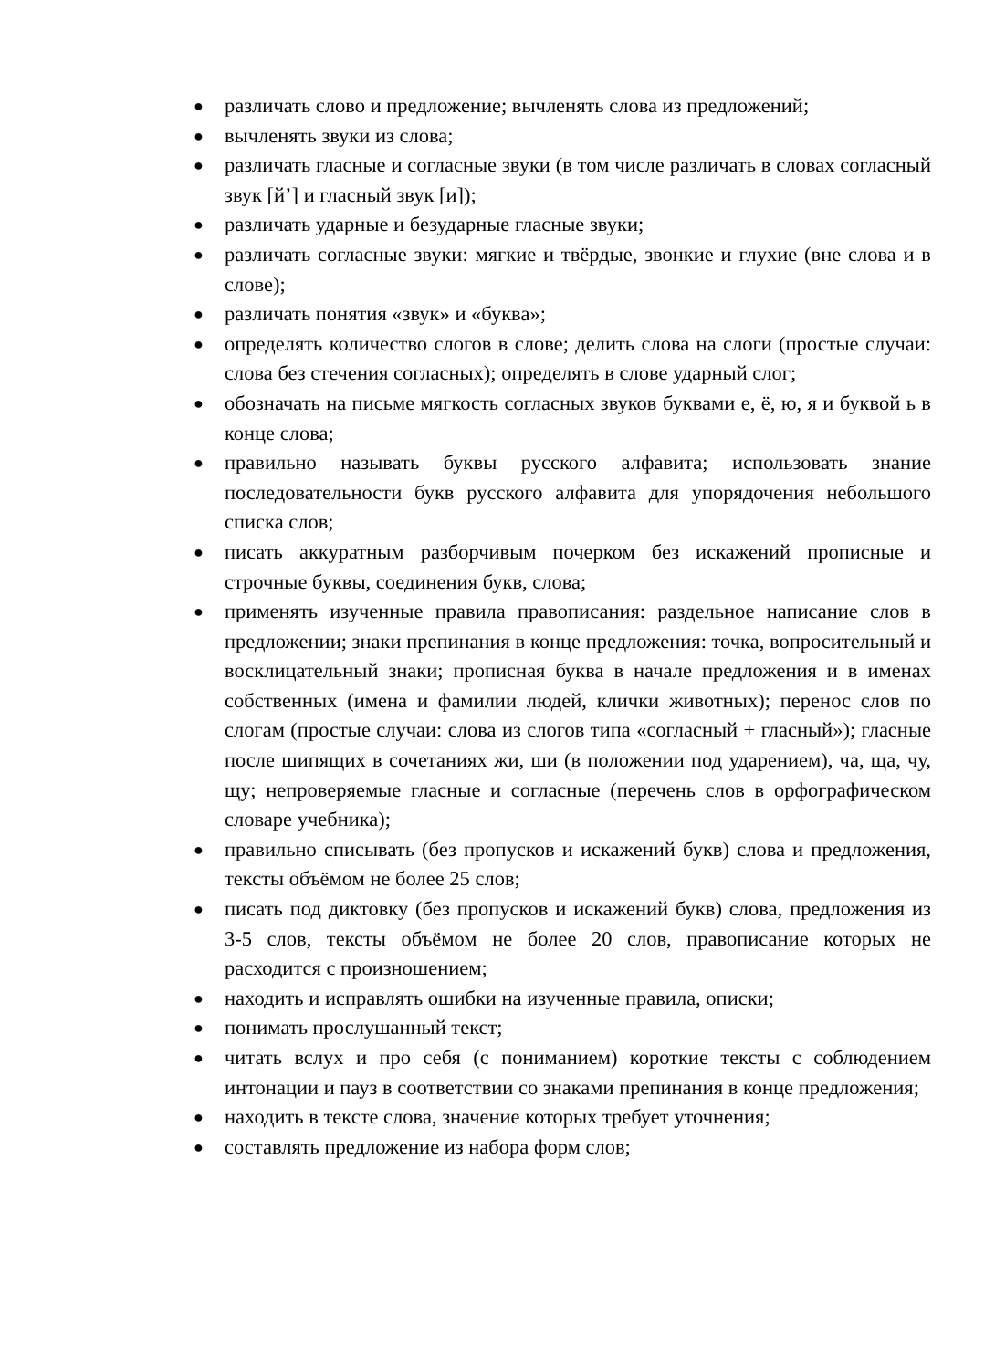● различать слово и предложение; вычленять слова из предложений;
● вычленять звуки из слова;
● различать гласные и согласные звуки (в том числе различать в словах согласный звук [й’] и гласный звук [и]);
● различать ударные и безударные гласные звуки;
● различать согласные звуки: мягкие и твёрдые, звонкие и глухие (вне слова и в слове);
● различать понятия «звук» и «буква»;
● определять количество слогов в слове; делить слова на слоги (простые случаи: слова без стечения согласных); определять в слове ударный слог;
● обозначать на письме мягкость согласных звуков буквами е, ё, ю, я и буквой ь в конце слова;
● правильно называть буквы русского алфавита; использовать знание последовательности букв русского алфавита для упорядочения небольшого списка слов;
● писать аккуратным разборчивым почерком без искажений прописные и строчные буквы, соединения букв, слова;
● применять изученные правила правописания: раздельное написание слов в предложении; знаки препинания в конце предложения: точка, вопросительный и восклицательный знаки; прописная буква в начале предложения и в именах собственных (имена и фамилии людей, клички животных); перенос слов по слогам (простые случаи: слова из слогов типа «согласный + гласный»); гласные после шипящих в сочетаниях жи, ши (в положении под ударением), ча, ща, чу, щу; непроверяемые гласные и согласные (перечень слов в орфографическом словаре учебника);
● правильно списывать (без пропусков и искажений букв) слова и предложения, тексты объёмом не более 25 слов;
● писать под диктовку (без пропусков и искажений букв) слова, предложения из 3-5 слов, тексты объёмом не более 20 слов, правописание которых не расходится с произношением;
● находить и исправлять ошибки на изученные правила, описки;
● понимать прослушанный текст;
● читать вслух и про себя (с пониманием) короткие тексты с соблюдением интонации и пауз в соответствии со знаками препинания в конце предложения;
● находить в тексте слова, значение которых требует уточнения;
● составлять предложение из набора форм слов;